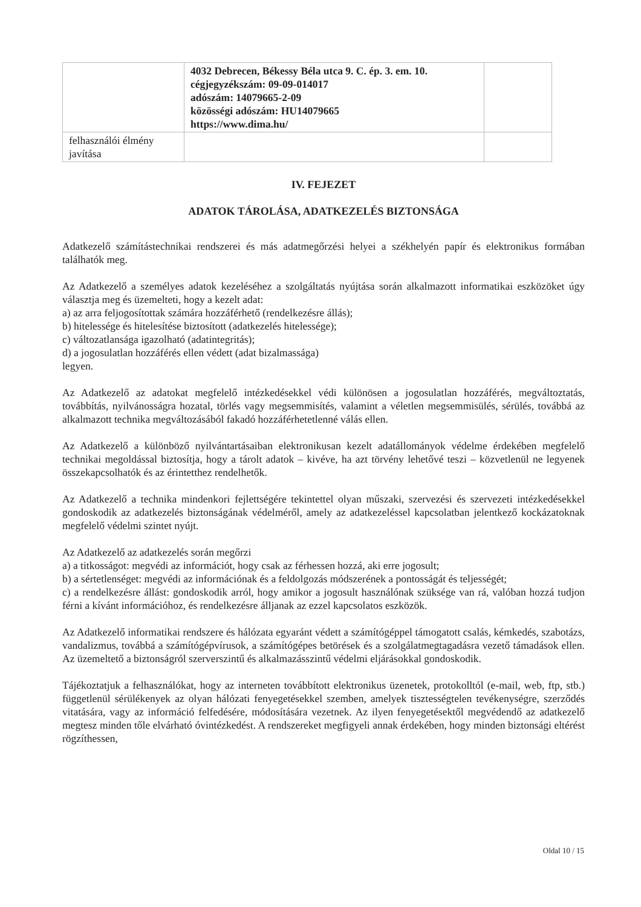| | 4032 Debrecen, Békessy Béla utca 9. C. ép. 3. em. 10. cégjegyzékszám: 09-09-014017 adószám: 14079665-2-09 közösségi adószám: HU14079665 https://www.dima.hu/ | |
| felhasználói élmény javítása | | |
IV. FEJEZET
ADATOK TÁROLÁSA, ADATKEZELÉS BIZTONSÁGA
Adatkezelő számítástechnikai rendszerei és más adatmegőrzési helyei a székhelyén papír és elektronikus formában találhatók meg.
Az Adatkezelő a személyes adatok kezeléséhez a szolgáltatás nyújtása során alkalmazott informatikai eszközöket úgy választja meg és üzemelteti, hogy a kezelt adat:
a) az arra feljogosítottak számára hozzáférhető (rendelkezésre állás);
b) hitelessége és hitelesítése biztosított (adatkezelés hitelessége);
c) változatlansága igazolható (adatintegritás);
d) a jogosulatlan hozzáférés ellen védett (adat bizalmassága)
legyen.
Az Adatkezelő az adatokat megfelelő intézkedésekkel védi különösen a jogosulatlan hozzáférés, megváltoztatás, továbbítás, nyilvánosságra hozatal, törlés vagy megsemmisítés, valamint a véletlen megsemmisülés, sérülés, továbbá az alkalmazott technika megváltozásából fakadó hozzáférhetetlenné válás ellen.
Az Adatkezelő a különböző nyilvántartásaiban elektronikusan kezelt adatállományok védelme érdekében megfelelő technikai megoldással biztosítja, hogy a tárolt adatok – kivéve, ha azt törvény lehetővé teszi – közvetlenül ne legyenek összekapcsolhatók és az érintetthez rendelhetők.
Az Adatkezelő a technika mindenkori fejlettségére tekintettel olyan műszaki, szervezési és szervezeti intézkedésekkel gondoskodik az adatkezelés biztonságának védelméről, amely az adatkezeléssel kapcsolatban jelentkező kockázatoknak megfelelő védelmi szintet nyújt.
Az Adatkezelő az adatkezelés során megőrzi
a) a titkosságot: megvédi az információt, hogy csak az férhessen hozzá, aki erre jogosult;
b) a sértetlenséget: megvédi az információnak és a feldolgozás módszerének a pontosságát és teljességét;
c) a rendelkezésre állást: gondoskodik arról, hogy amikor a jogosult használónak szüksége van rá, valóban hozzá tudjon férni a kívánt információhoz, és rendelkezésre álljanak az ezzel kapcsolatos eszközök.
Az Adatkezelő informatikai rendszere és hálózata egyaránt védett a számítógéppel támogatott csalás, kémkedés, szabotázs, vandalizmus, továbbá a számítógépvírusok, a számítógépes betörések és a szolgálatmegtagadásra vezető támadások ellen. Az üzemeltető a biztonságról szerverszintű és alkalmazásszintű védelmi eljárásokkal gondoskodik.
Tájékoztatjuk a felhasználókat, hogy az interneten továbbított elektronikus üzenetek, protokolltól (e-mail, web, ftp, stb.) függetlenül sérülékenyek az olyan hálózati fenyegetésekkel szemben, amelyek tisztességtelen tevékenységre, szerződés vitatására, vagy az információ felfedésére, módosítására vezetnek. Az ilyen fenyegetésektől megvédendő az adatkezelő megtesz minden tőle elvárható óvintézkedést. A rendszereket megfigyeli annak érdekében, hogy minden biztonsági eltérést rögzíthessen,
Oldal 10 / 15